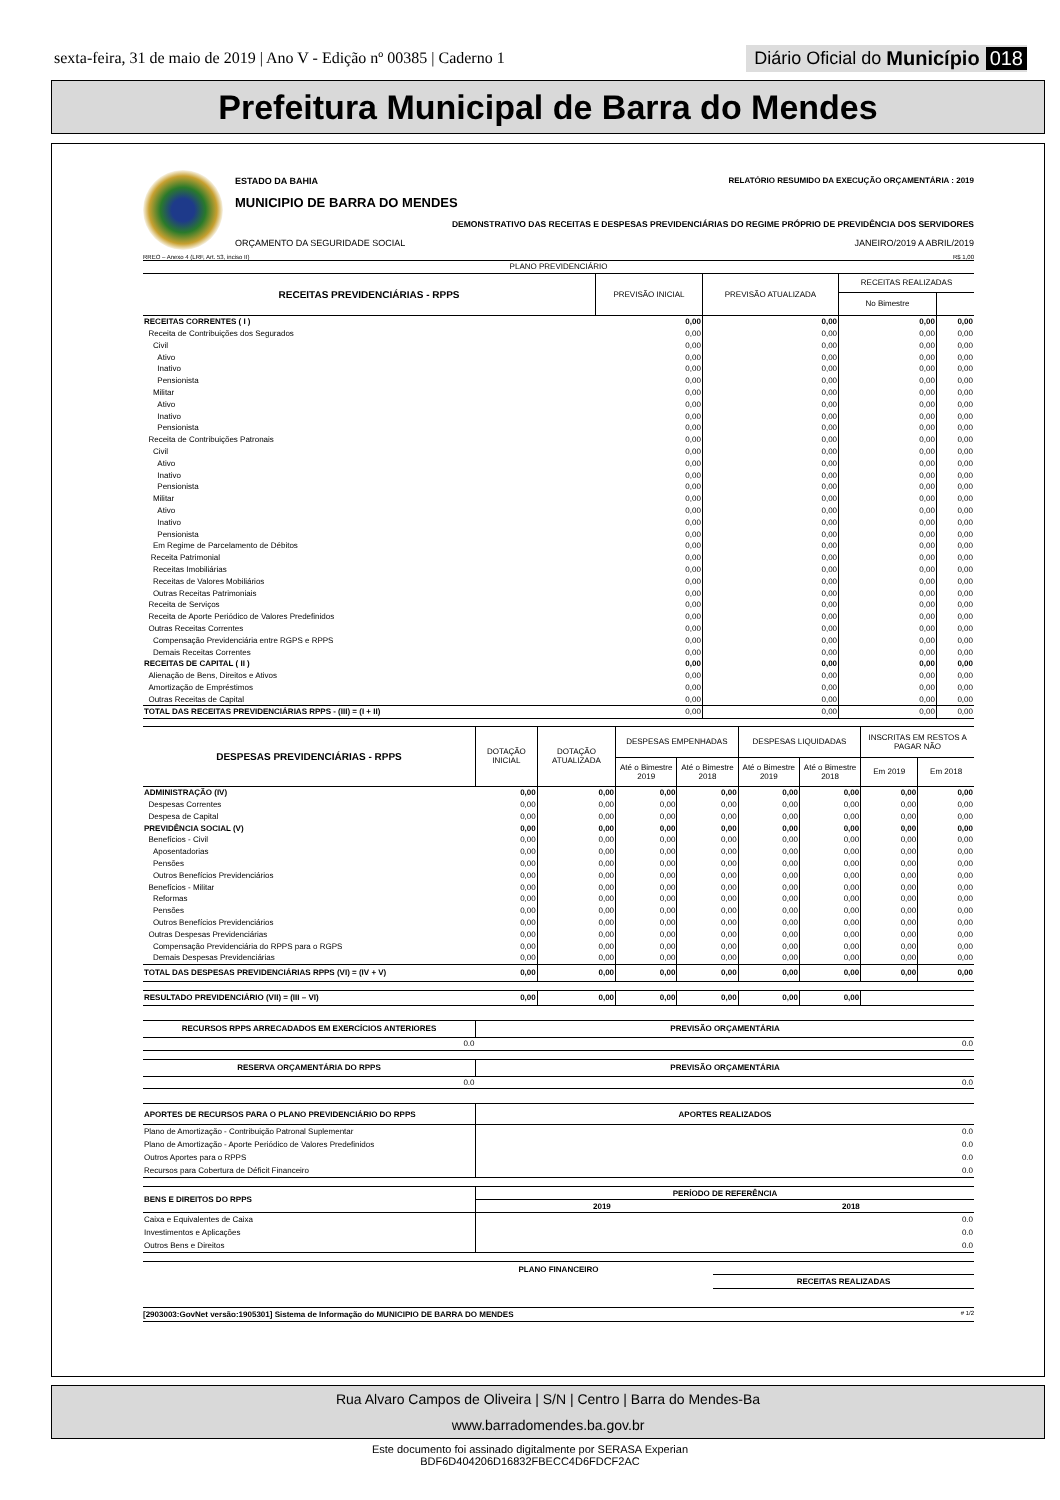sexta-feira, 31 de maio de 2019 | Ano V - Edição nº 00385 | Caderno 1 Diário Oficial do Município 018
Prefeitura Municipal de Barra do Mendes
ESTADO DA BAHIA RELATÓRIO RESUMIDO DA EXECUÇÃO ORÇAMENTÁRIA : 2019
MUNICIPIO DE BARRA DO MENDES
DEMONSTRATIVO DAS RECEITAS E DESPESAS PREVIDENCIÁRIAS DO REGIME PRÓPRIO DE PREVIDÊNCIA DOS SERVIDORES
ORÇAMENTO DA SEGURIDADE SOCIAL JANEIRO/2019 A ABRIL/2019
RREO – Anexo 4 (LRF, Art. 53, inciso II) R$ 1,00
| PLANO PREVIDENCIÁRIO | | | | |
| RECEITAS PREVIDENCIÁRIAS - RPPS | PREVISÃO INICIAL | PREVISÃO ATUALIZADA | RECEITAS REALIZADAS | |
| | | | No Bimestre | |
| RECEITAS CORRENTES ( I ) | 0,00 | 0,00 | 0,00 | 0,00 |
| Receita de Contribuições dos Segurados | 0,00 | 0,00 | 0,00 | 0,00 |
| Civil | 0,00 | 0,00 | 0,00 | 0,00 |
| Ativo | 0,00 | 0,00 | 0,00 | 0,00 |
| Inativo | 0,00 | 0,00 | 0,00 | 0,00 |
| Pensionista | 0,00 | 0,00 | 0,00 | 0,00 |
| Militar | 0,00 | 0,00 | 0,00 | 0,00 |
| Ativo | 0,00 | 0,00 | 0,00 | 0,00 |
| Inativo | 0,00 | 0,00 | 0,00 | 0,00 |
| Pensionista | 0,00 | 0,00 | 0,00 | 0,00 |
| Receita de Contribuições Patronais | 0,00 | 0,00 | 0,00 | 0,00 |
| Civil | 0,00 | 0,00 | 0,00 | 0,00 |
| Ativo | 0,00 | 0,00 | 0,00 | 0,00 |
| Inativo | 0,00 | 0,00 | 0,00 | 0,00 |
| Pensionista | 0,00 | 0,00 | 0,00 | 0,00 |
| Militar | 0,00 | 0,00 | 0,00 | 0,00 |
| Ativo | 0,00 | 0,00 | 0,00 | 0,00 |
| Inativo | 0,00 | 0,00 | 0,00 | 0,00 |
| Pensionista | 0,00 | 0,00 | 0,00 | 0,00 |
| Em Regime de Parcelamento de Débitos | 0,00 | 0,00 | 0,00 | 0,00 |
| Receita Patrimonial | 0,00 | 0,00 | 0,00 | 0,00 |
| Receitas Imobiliárias | 0,00 | 0,00 | 0,00 | 0,00 |
| Receitas de Valores Mobiliários | 0,00 | 0,00 | 0,00 | 0,00 |
| Outras Receitas Patrimoniais | 0,00 | 0,00 | 0,00 | 0,00 |
| Receita de Serviços | 0,00 | 0,00 | 0,00 | 0,00 |
| Receita de Aporte Periódico de Valores Predefinidos | 0,00 | 0,00 | 0,00 | 0,00 |
| Outras Receitas Correntes | 0,00 | 0,00 | 0,00 | 0,00 |
| Compensação Previdenciária entre RGPS e RPPS | 0,00 | 0,00 | 0,00 | 0,00 |
| Demais Receitas Correntes | 0,00 | 0,00 | 0,00 | 0,00 |
| RECEITAS DE CAPITAL ( II ) | 0,00 | 0,00 | 0,00 | 0,00 |
| Alienação de Bens, Direitos e Ativos | 0,00 | 0,00 | 0,00 | 0,00 |
| Amortização de Empréstimos | 0,00 | 0,00 | 0,00 | 0,00 |
| Outras Receitas de Capital | 0,00 | 0,00 | 0,00 | 0,00 |
| TOTAL DAS RECEITAS PREVIDENCIÁRIAS RPPS - (III) = (I + II) | 0,00 | 0,00 | 0,00 | 0,00 |
| DESPESAS PREVIDENCIÁRIAS - RPPS | DOTAÇÃO INICIAL | DOTAÇÃO ATUALIZADA | DESPESAS EMPENHADAS | | DESPESAS LIQUIDADAS | | INSCRITAS EM RESTOS A PAGAR NÃO | |
| --- | --- | --- | --- | --- | --- | --- | --- | --- |
| | | | Até o Bimestre 2019 | Até o Bimestre 2018 | Até o Bimestre 2019 | Até o Bimestre 2018 | Em 2019 | Em 2018 |
| ADMINISTRAÇÃO (IV) | 0,00 | 0,00 | 0,00 | 0,00 | 0,00 | 0,00 | 0,00 | 0,00 |
| Despesas Correntes | 0,00 | 0,00 | 0,00 | 0,00 | 0,00 | 0,00 | 0,00 | 0,00 |
| Despesa de Capital | 0,00 | 0,00 | 0,00 | 0,00 | 0,00 | 0,00 | 0,00 | 0,00 |
| PREVIDÊNCIA SOCIAL (V) | 0,00 | 0,00 | 0,00 | 0,00 | 0,00 | 0,00 | 0,00 | 0,00 |
| Benefícios - Civil | 0,00 | 0,00 | 0,00 | 0,00 | 0,00 | 0,00 | 0,00 | 0,00 |
| Aposentadorias | 0,00 | 0,00 | 0,00 | 0,00 | 0,00 | 0,00 | 0,00 | 0,00 |
| Pensões | 0,00 | 0,00 | 0,00 | 0,00 | 0,00 | 0,00 | 0,00 | 0,00 |
| Outros Benefícios Previdenciários | 0,00 | 0,00 | 0,00 | 0,00 | 0,00 | 0,00 | 0,00 | 0,00 |
| Benefícios - Militar | 0,00 | 0,00 | 0,00 | 0,00 | 0,00 | 0,00 | 0,00 | 0,00 |
| Reformas | 0,00 | 0,00 | 0,00 | 0,00 | 0,00 | 0,00 | 0,00 | 0,00 |
| Pensões | 0,00 | 0,00 | 0,00 | 0,00 | 0,00 | 0,00 | 0,00 | 0,00 |
| Outros Benefícios Previdenciários | 0,00 | 0,00 | 0,00 | 0,00 | 0,00 | 0,00 | 0,00 | 0,00 |
| Outras Despesas Previdenciárias | 0,00 | 0,00 | 0,00 | 0,00 | 0,00 | 0,00 | 0,00 | 0,00 |
| Compensação Previdenciária do RPPS para o RGPS | 0,00 | 0,00 | 0,00 | 0,00 | 0,00 | 0,00 | 0,00 | 0,00 |
| Demais Despesas Previdenciárias | 0,00 | 0,00 | 0,00 | 0,00 | 0,00 | 0,00 | 0,00 | 0,00 |
| TOTAL DAS DESPESAS PREVIDENCIÁRIAS RPPS (VI) = (IV + V) | 0,00 | 0,00 | 0,00 | 0,00 | 0,00 | 0,00 | 0,00 | 0,00 |
| RESULTADO PREVIDENCIÁRIO (VII) = (III – VI) | 0,00 | 0,00 | 0,00 | 0,00 | 0,00 | 0,00 | | |
| RECURSOS RPPS ARRECADADOS EM EXERCÍCIOS ANTERIORES | PREVISÃO ORÇAMENTÁRIA |
| 0.0 | 0.0 |
| RESERVA ORÇAMENTÁRIA DO RPPS | PREVISÃO ORÇAMENTÁRIA |
| 0.0 | 0.0 |
| APORTES DE RECURSOS PARA O PLANO PREVIDENCIÁRIO DO RPPS | APORTES REALIZADOS |
| Plano de Amortização - Contribuição Patronal Suplementar | 0.0 |
| Plano de Amortização - Aporte Periódico de Valores Predefinidos | 0.0 |
| Outros Aportes para o RPPS | 0.0 |
| Recursos para Cobertura de Déficit Financeiro | 0.0 |
| BENS E DIREITOS DO RPPS | PERÍODO DE REFERÊNCIA | |
| | 2019 | 2018 |
| Caixa e Equivalentes de Caixa | | 0.0 |
| Investimentos e Aplicações | | 0.0 |
| Outros Bens e Direitos | | 0.0 |
PLANO FINANCEIRO
RECEITAS REALIZADAS
[2903003:GovNet versão:1905301] Sistema de Informação do MUNICIPIO DE BARRA DO MENDES # 1/2
Rua Alvaro Campos de Oliveira | S/N | Centro | Barra do Mendes-Ba
www.barradomendes.ba.gov.br
Este documento foi assinado digitalmente por SERASA Experian
BDF6D404206D16832FBECC4D6FDCF2AC